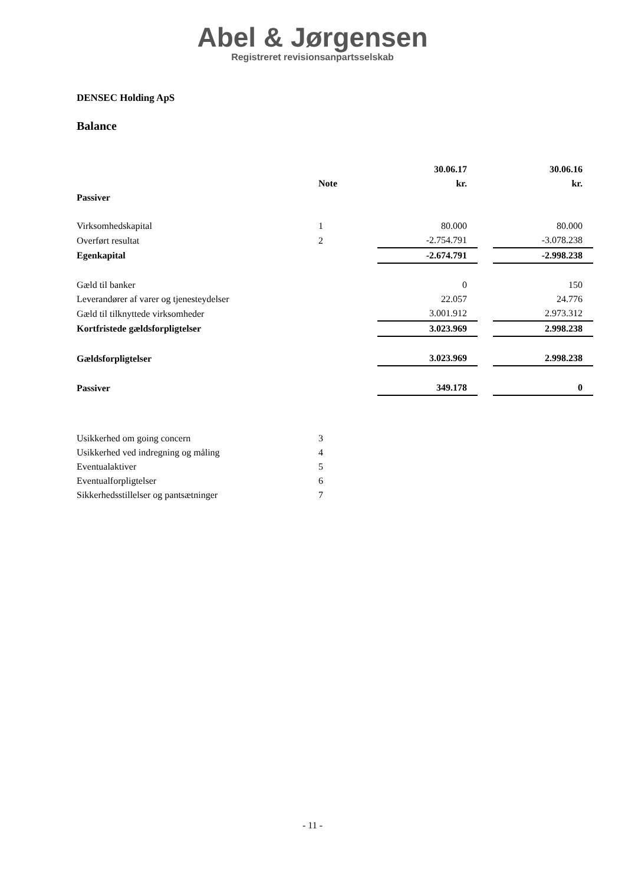Abel & Jørgensen
Registreret revisionsanpartsselskab
DENSEC Holding ApS
Balance
| | | 30.06.17 | | 30.06.16 |
| --- | --- | --- | --- | --- |
| | Note | kr. | | kr. |
| Passiver | | | | |
| Virksomhedskapital | 1 | 80.000 | | 80.000 |
| Overført resultat | 2 | -2.754.791 | | -3.078.238 |
| Egenkapital | | -2.674.791 | | -2.998.238 |
| Gæld til banker | | 0 | | 150 |
| Leverandører af varer og tjenesteydelser | | 22.057 | | 24.776 |
| Gæld til tilknyttede virksomheder | | 3.001.912 | | 2.973.312 |
| Kortfristede gældsforpligtelser | | 3.023.969 | | 2.998.238 |
| Gældsforpligtelser | | 3.023.969 | | 2.998.238 |
| Passiver | | 349.178 | | 0 |
| Usikkerhed om going concern | 3 | | | |
| Usikkerhed ved indregning og måling | 4 | | | |
| Eventualaktiver | 5 | | | |
| Eventualforpligtelser | 6 | | | |
| Sikkerhedsstillelser og pantsætninger | 7 | | | |
- 11 -